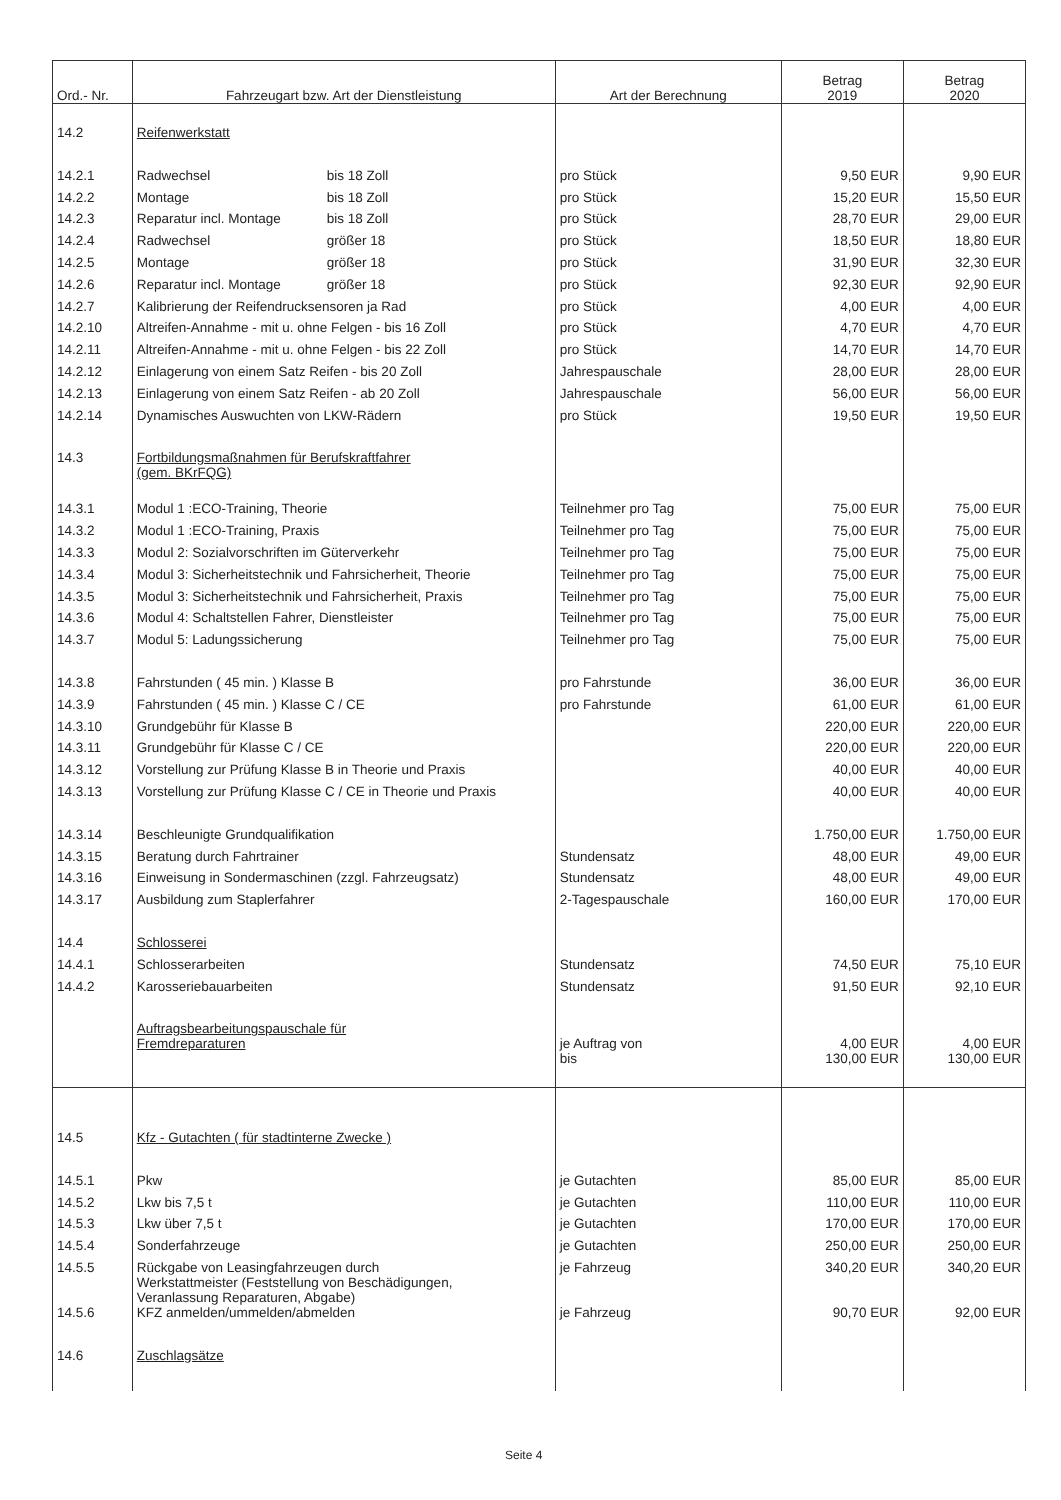| Ord.- Nr. | Fahrzeugart bzw. Art der Dienstleistung | Art der Berechnung | Betrag 2019 | Betrag 2020 |
| --- | --- | --- | --- | --- |
| 14.2 | Reifenwerkstatt | | | |
| 14.2.1 | Radwechsel bis 18 Zoll | pro Stück | 9,50 EUR | 9,90 EUR |
| 14.2.2 | Montage bis 18 Zoll | pro Stück | 15,20 EUR | 15,50 EUR |
| 14.2.3 | Reparatur incl. Montage bis 18 Zoll | pro Stück | 28,70 EUR | 29,00 EUR |
| 14.2.4 | Radwechsel größer 18 | pro Stück | 18,50 EUR | 18,80 EUR |
| 14.2.5 | Montage größer 18 | pro Stück | 31,90 EUR | 32,30 EUR |
| 14.2.6 | Reparatur incl. Montage größer 18 | pro Stück | 92,30 EUR | 92,90 EUR |
| 14.2.7 | Kalibrierung der Reifendrucksensoren ja Rad | pro Stück | 4,00 EUR | 4,00 EUR |
| 14.2.10 | Altreifen-Annahme - mit u. ohne Felgen - bis 16 Zoll | pro Stück | 4,70 EUR | 4,70 EUR |
| 14.2.11 | Altreifen-Annahme - mit u. ohne Felgen - bis 22 Zoll | pro Stück | 14,70 EUR | 14,70 EUR |
| 14.2.12 | Einlagerung von einem Satz Reifen - bis 20 Zoll | Jahrespauschale | 28,00 EUR | 28,00 EUR |
| 14.2.13 | Einlagerung von einem Satz Reifen - ab 20 Zoll | Jahrespauschale | 56,00 EUR | 56,00 EUR |
| 14.2.14 | Dynamisches Auswuchten von LKW-Rädern | pro Stück | 19,50 EUR | 19,50 EUR |
| 14.3 | Fortbildungsmaßnahmen für Berufskraftfahrer (gem. BKrFQG) | | | |
| 14.3.1 | Modul 1 :ECO-Training, Theorie | Teilnehmer pro Tag | 75,00 EUR | 75,00 EUR |
| 14.3.2 | Modul 1 :ECO-Training, Praxis | Teilnehmer pro Tag | 75,00 EUR | 75,00 EUR |
| 14.3.3 | Modul 2: Sozialvorschriften im Güterverkehr | Teilnehmer pro Tag | 75,00 EUR | 75,00 EUR |
| 14.3.4 | Modul 3: Sicherheitstechnik und Fahrsicherheit, Theorie | Teilnehmer pro Tag | 75,00 EUR | 75,00 EUR |
| 14.3.5 | Modul 3: Sicherheitstechnik und Fahrsicherheit, Praxis | Teilnehmer pro Tag | 75,00 EUR | 75,00 EUR |
| 14.3.6 | Modul 4: Schaltstellen Fahrer, Dienstleister | Teilnehmer pro Tag | 75,00 EUR | 75,00 EUR |
| 14.3.7 | Modul 5: Ladungssicherung | Teilnehmer pro Tag | 75,00 EUR | 75,00 EUR |
| 14.3.8 | Fahrstunden ( 45 min. ) Klasse B | pro Fahrstunde | 36,00 EUR | 36,00 EUR |
| 14.3.9 | Fahrstunden ( 45 min. ) Klasse C / CE | pro Fahrstunde | 61,00 EUR | 61,00 EUR |
| 14.3.10 | Grundgebühr für Klasse B | | 220,00 EUR | 220,00 EUR |
| 14.3.11 | Grundgebühr für Klasse C / CE | | 220,00 EUR | 220,00 EUR |
| 14.3.12 | Vorstellung zur Prüfung Klasse B in Theorie und Praxis | | 40,00 EUR | 40,00 EUR |
| 14.3.13 | Vorstellung zur Prüfung Klasse C / CE in Theorie und Praxis | | 40,00 EUR | 40,00 EUR |
| 14.3.14 | Beschleunigte Grundqualifikation | | 1.750,00 EUR | 1.750,00 EUR |
| 14.3.15 | Beratung durch Fahrtrainer | Stundensatz | 48,00 EUR | 49,00 EUR |
| 14.3.16 | Einweisung in Sondermaschinen (zzgl. Fahrzeugsatz) | Stundensatz | 48,00 EUR | 49,00 EUR |
| 14.3.17 | Ausbildung zum Staplerfahrer | 2-Tagespauschale | 160,00 EUR | 170,00 EUR |
| 14.4 | Schlosserei | | | |
| 14.4.1 | Schlosserarbeiten | Stundensatz | 74,50 EUR | 75,10 EUR |
| 14.4.2 | Karosseriebauarbeiten | Stundensatz | 91,50 EUR | 92,10 EUR |
| | Auftragsbearbeitungspauschale für Fremdreparaturen | je Auftrag von | 4,00 EUR | 4,00 EUR |
| | | bis | 130,00 EUR | 130,00 EUR |
| 14.5 | Kfz - Gutachten ( für stadtinterne Zwecke ) | | | |
| 14.5.1 | Pkw | je Gutachten | 85,00 EUR | 85,00 EUR |
| 14.5.2 | Lkw bis 7,5 t | je Gutachten | 110,00 EUR | 110,00 EUR |
| 14.5.3 | Lkw über 7,5 t | je Gutachten | 170,00 EUR | 170,00 EUR |
| 14.5.4 | Sonderfahrzeuge | je Gutachten | 250,00 EUR | 250,00 EUR |
| 14.5.5 | Rückgabe von Leasingfahrzeugen durch Werkstattmeister (Feststellung von Beschädigungen, Veranlassung Reparaturen, Abgabe) | je Fahrzeug | 340,20 EUR | 340,20 EUR |
| 14.5.6 | KFZ anmelden/ummelden/abmelden | je Fahrzeug | 90,70 EUR | 92,00 EUR |
| 14.6 | Zuschlagsätze | | | |
Seite 4